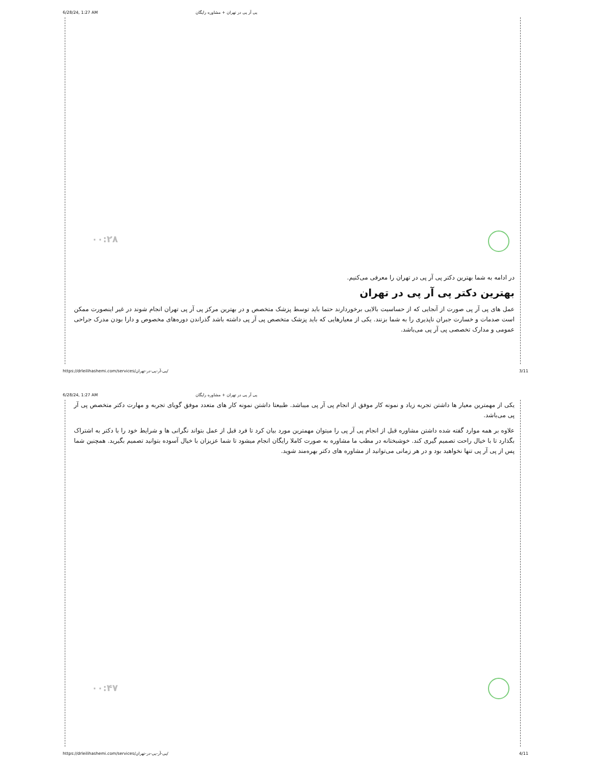6/28/24, 1:27 AM پی آر پی در تهران + مشاوره رایگان
۰۰:۲۸
در ادامه به شما بهترین دکتر پی آر پی در تهران را معرفی می‌کنیم.
بهترین دکتر پی آر پی در تهران
عمل های پی آر پی صورت از آنجایی که از حساسیت بالایی برخوردارند حتما باید توسط پزشک متخصص و در بهترین مرکز پی آر پی تهران انجام شوند در غیر اینصورت ممکن است صدمات و خسارت جبران ناپذیری را به شما بزنند. یکی از معیارهایی که باید پزشک متخصص پی آر پی داشته باشد گذراندن دوره‌های مخصوص و دارا بودن مدرک جراحی عمومی و مدارک تخصصی پی آر پی می‌باشد.
https://drleilihashemi.com/services/پی-آر-پی-در-تهران/ 3/11
6/28/24, 1:27 AM پی آر پی در تهران + مشاوره رایگان
یکی از مهمترین معیار ها داشتن تجربه زیاد و نمونه کار موفق از انجام پی آر پی میباشد. طبیعتا داشتن نمونه کار های متعدد موفق گویای تجربه و مهارت دکتر متخصص پی آر پی می‌باشد.
علاوه بر همه موارد گفته شده داشتن مشاوره قبل از انجام پی آر پی را میتوان مهمترین مورد بیان کرد تا فرد قبل از عمل بتواند نگرانی ها و شرایط خود را با دکتر به اشتراک بگذارد تا با خیال راحت تصمیم گیری کند. خوشبختانه در مطب ما مشاوره به صورت کاملا رایگان انجام میشود تا شما عزیزان با خیال آسوده بتوانید تصمیم بگیرید. همچنین شما پس از پی آر پی تنها نخواهید بود و در هر زمانی می‌توانید از مشاوره های دکتر بهره‌مند شوید.
۰۰:۴۷
https://drleilihashemi.com/services/پی-آر-پی-در-تهران/ 4/11